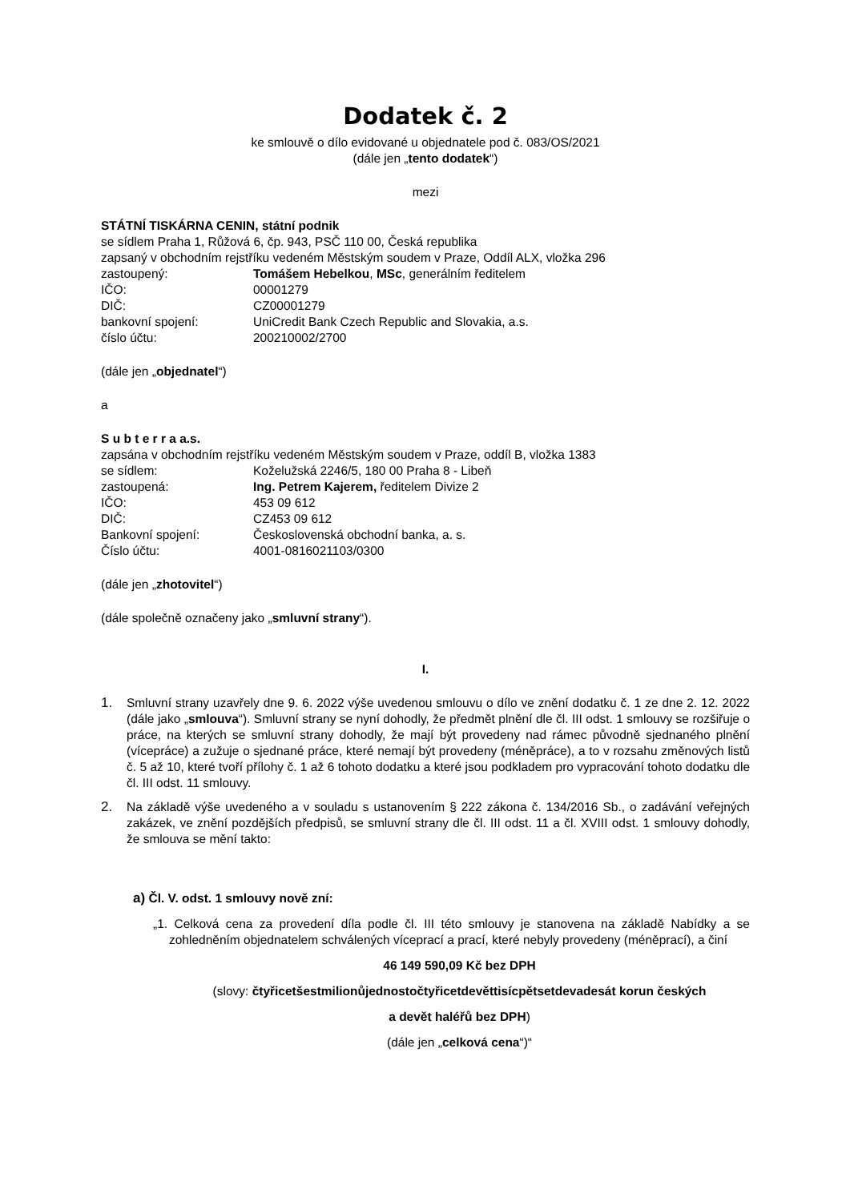Dodatek č. 2
ke smlouvě o dílo evidované u objednatele pod č. 083/OS/2021
(dále jen „tento dodatek“)
mezi
STÁTNÍ TISKÁRNA CENIN, státní podnik
se sídlem Praha 1, Růžová 6, čp. 943, PSČ 110 00, Česká republika
zapsaný v obchodním rejstříku vedeném Městským soudem v Praze, Oddíl ALX, vložka 296
zastoupený: Tomášem Hebelkou, MSc, generálním ředitelem
IČO: 00001279
DIČ: CZ00001279
bankovní spojení: UniCredit Bank Czech Republic and Slovakia, a.s.
číslo účtu: 200210002/2700
(dále jen „objednatel“)
a
S u b t e r r a a.s.
zapsána v obchodním rejstříku vedeném Městským soudem v Praze, oddíl B, vložka 1383
se sídlem: Koželužská 2246/5, 180 00 Praha 8 - Libeň
zastoupená: Ing. Petrem Kajerem, ředitelem Divize 2
IČO: 453 09 612
DIČ: CZ453 09 612
Bankovní spojení: Československá obchodní banka, a. s.
Číslo účtu: 4001-0816021103/0300
(dále jen „zhotovitel“)
(dále společně označeny jako „smluvní strany“).
I.
1. Smluvní strany uzavřely dne 9. 6. 2022 výše uvedenou smlouvu o dílo ve znění dodatku č. 1 ze dne 2. 12. 2022 (dále jako „smlouva“). Smluvní strany se nyní dohodly, že předmět plnění dle čl. III odst. 1 smlouvy se rozšiřuje o práce, na kterých se smluvní strany dohodly, že mají být provedeny nad rámec původně sjednaného plnění (vícepráce) a zužuje o sjednané práce, které nemají být provedeny (méněpráce), a to v rozsahu změnových listů č. 5 až 10, které tvoří přílohy č. 1 až 6 tohoto dodatku a které jsou podkladem pro vypracování tohoto dodatku dle čl. III odst. 11 smlouvy.
2. Na základě výše uvedeného a v souladu s ustanovením § 222 zákona č. 134/2016 Sb., o zadávání veřejných zakázek, ve znění pozdějších předpisů, se smluvní strany dle čl. III odst. 11 a čl. XVIII odst. 1 smlouvy dohodly, že smlouva se mění takto:
a) Čl. V. odst. 1 smlouvy nově zní:
„1. Celková cena za provedení díla podle čl. III této smlouvy je stanovena na základě Nabídky a se zohledněním objednatelem schválených víceprací a prací, které nebyly provedeny (méněprací), a činí
46 149 590,09 Kč bez DPH
(slovy: čtyřicetšestmilionůjednostočtyřicetdevěttisícpětsetdevadesát korun českých
a devět haléřů bez DPH)
(dále jen „celková cena“)“